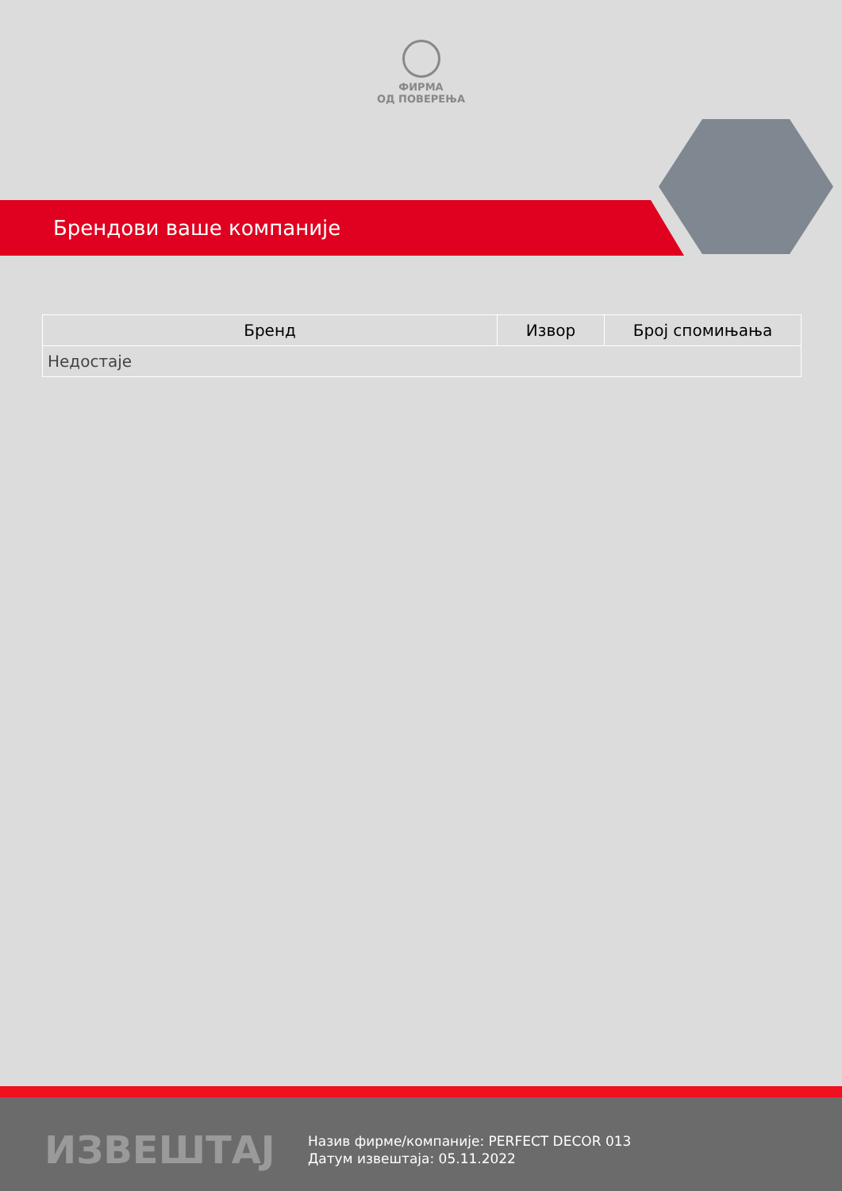ФИРМА
ОД ПОВЕРЕЊА
Брендови ваше компаније
| Бренд | Извор | Број спомињања |
| --- | --- | --- |
| Недостаје | | |
ИЗВЕШТАЈ
Назив фирме/компаније: PERFECT DECOR 013
Датум извештаја: 05.11.2022